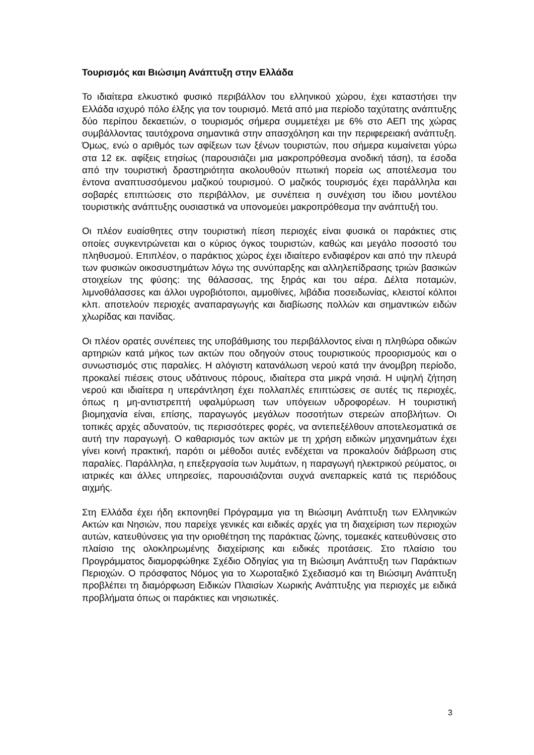Τουρισμός και Βιώσιμη Ανάπτυξη στην Ελλάδα
Το ιδιαίτερα ελκυστικό φυσικό περιβάλλον του ελληνικού χώρου, έχει καταστήσει την Ελλάδα ισχυρό πόλο έλξης για τον τουρισμό. Μετά από μια περίοδο ταχύτατης ανάπτυξης δύο περίπου δεκαετιών, ο τουρισμός σήμερα συμμετέχει με 6% στο ΑΕΠ της χώρας συμβάλλοντας ταυτόχρονα σημαντικά στην απασχόληση και την περιφερειακή ανάπτυξη. Όμως, ενώ ο αριθμός των αφίξεων των ξένων τουριστών, που σήμερα κυμαίνεται γύρω στα 12 εκ. αφίξεις ετησίως (παρουσιάζει μια μακροπρόθεσμα ανοδική τάση), τα έσοδα από την τουριστική δραστηριότητα ακολουθούν πτωτική πορεία ως αποτέλεσμα του έντονα αναπτυσσόμενου μαζικού τουρισμού. Ο μαζικός τουρισμός έχει παράλληλα και σοβαρές επιπτώσεις στο περιβάλλον, με συνέπεια η συνέχιση του ίδιου μοντέλου τουριστικής ανάπτυξης ουσιαστικά να υπονομεύει μακροπρόθεσμα την ανάπτυξή του.
Οι πλέον ευαίσθητες στην τουριστική πίεση περιοχές είναι φυσικά οι παράκτιες στις οποίες συγκεντρώνεται και ο κύριος όγκος τουριστών, καθώς και μεγάλο ποσοστό του πληθυσμού. Επιπλέον, ο παράκτιος χώρος έχει ιδιαίτερο ενδιαφέρον και από την πλευρά των φυσικών οικοσυστημάτων λόγω της συνύπαρξης και αλληλεπίδρασης τριών βασικών στοιχείων της φύσης: της θάλασσας, της ξηράς και του αέρα. Δέλτα ποταμών, λιμνοθάλασσες και άλλοι υγροβιότοποι, αμμοθίνες, λιβάδια ποσειδωνίας, κλειστοί κόλποι κλπ. αποτελούν περιοχές αναπαραγωγής και διαβίωσης πολλών και σημαντικών ειδών χλωρίδας και πανίδας.
Οι πλέον ορατές συνέπειες της υποβάθμισης του περιβάλλοντος είναι η πληθώρα οδικών αρτηριών κατά μήκος των ακτών που οδηγούν στους τουριστικούς προορισμούς και ο συνωστισμός στις παραλίες. Η αλόγιστη κατανάλωση νερού κατά την άνομβρη περίοδο, προκαλεί πιέσεις στους υδάτινους πόρους, ιδιαίτερα στα μικρά νησιά. Η υψηλή ζήτηση νερού και ιδιαίτερα η υπεράντληση έχει πολλαπλές επιπτώσεις σε αυτές τις περιοχές, όπως η μη-αντιστρεπτή υφαλμύρωση των υπόγειων υδροφορέων. Η τουριστική βιομηχανία είναι, επίσης, παραγωγός μεγάλων ποσοτήτων στερεών αποβλήτων. Οι τοπικές αρχές αδυνατούν, τις περισσότερες φορές, να αντεπεξέλθουν αποτελεσματικά σε αυτή την παραγωγή. Ο καθαρισμός των ακτών με τη χρήση ειδικών μηχανημάτων έχει γίνει κοινή πρακτική, παρότι οι μέθοδοι αυτές ενδέχεται να προκαλούν διάβρωση στις παραλίες. Παράλληλα, η επεξεργασία των λυμάτων, η παραγωγή ηλεκτρικού ρεύματος, οι ιατρικές και άλλες υπηρεσίες, παρουσιάζονται συχνά ανεπαρκείς κατά τις περιόδους αιχμής.
Στη Ελλάδα έχει ήδη εκπονηθεί Πρόγραμμα για τη Βιώσιμη Ανάπτυξη των Ελληνικών Ακτών και Νησιών, που παρείχε γενικές και ειδικές αρχές για τη διαχείριση των περιοχών αυτών, κατευθύνσεις για την οριοθέτηση της παράκτιας ζώνης, τομεακές κατευθύνσεις στο πλαίσιο της ολοκληρωμένης διαχείρισης και ειδικές προτάσεις. Στο πλαίσιο του Προγράμματος διαμορφώθηκε Σχέδιο Οδηγίας για τη Βιώσιμη Ανάπτυξη των Παράκτιων Περιοχών. Ο πρόσφατος Νόμος για το Χωροταξικό Σχεδιασμό και τη Βιώσιμη Ανάπτυξη προβλέπει τη διαμόρφωση Ειδικών Πλαισίων Χωρικής Ανάπτυξης για περιοχές με ειδικά προβλήματα όπως οι παράκτιες και νησιωτικές.
3